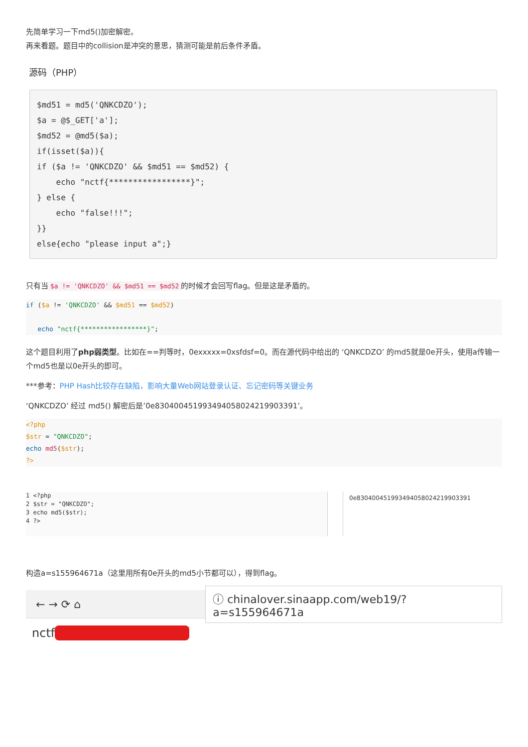先简单学习一下md5()加密解密。
再来看题。题目中的collision是冲突的意思，猜测可能是前后条件矛盾。
源码（PHP）
$md51 = md5('QNKCDZO');
$a = @$_GET['a'];
$md52 = @md5($a);
if(isset($a)){
if ($a != 'QNKCDZO' && $md51 == $md52) {
    echo "nctf{*****************}";
} else {
    echo "false!!!";
}}
else{echo "please input a";}
只有当 $a != 'QNKCDZO' && $md51 == $md52 的时候才会回写flag。但是这是矛盾的。
if ($a != 'QNKCDZO' && $md51 == $md52)

   echo "nctf{*****************}";
这个题目利用了php弱类型。比如在==判等时，0exxxxx=0xsfdsf=0。而在源代码中给出的 ‘QNKCDZO’ 的md5就是0e开头，使用a传输一个md5也是以0e开头的即可。
***参考：PHP Hash比较存在缺陷，影响大量Web网站登录认证、忘记密码等关键业务
‘QNKCDZO’ 经过 md5() 解密后是’0e830400451993494058024219903391’。
<?php
$str = "QNKCDZO";
echo md5($str);
?>
1 <?php
2 $str = "QNKCDZO";
3 echo md5($str);
4 ?>
0e830400451993494058024219903391
构造a=s155964671a（这里用所有0e开头的md5小节都可以），得到flag。
← → ⟳ ⌂ ⓘ chinalover.sinaapp.com/web19/?a=s155964671a
nctf